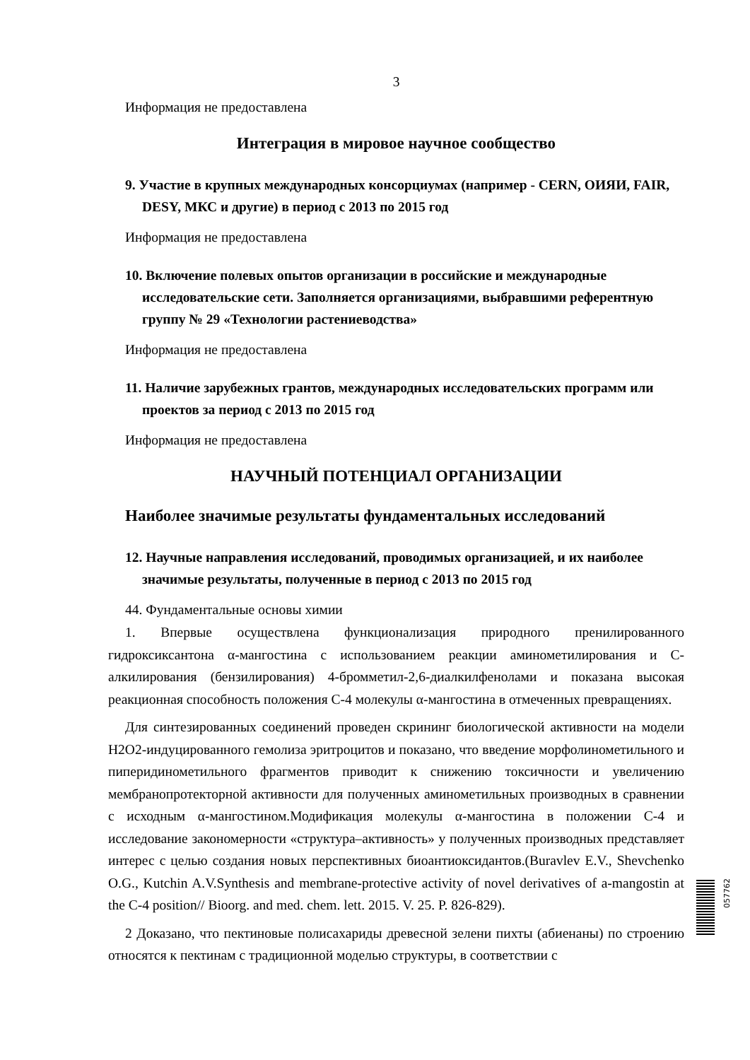3
Информация не предоставлена
Интеграция в мировое научное сообщество
9. Участие в крупных международных консорциумах (например - CERN, ОИЯИ, FAIR, DESY, МКС и другие) в период с 2013 по 2015 год
Информация не предоставлена
10. Включение полевых опытов организации в российские и международные исследовательские сети. Заполняется организациями, выбравшими референтную группу № 29 «Технологии растениеводства»
Информация не предоставлена
11. Наличие зарубежных грантов, международных исследовательских программ или проектов за период с 2013 по 2015 год
Информация не предоставлена
НАУЧНЫЙ ПОТЕНЦИАЛ ОРГАНИЗАЦИИ
Наиболее значимые результаты фундаментальных исследований
12. Научные направления исследований, проводимых организацией, и их наиболее значимые результаты, полученные в период с 2013 по 2015 год
44. Фундаментальные основы химии
1. Впервые осуществлена функционализация природного пренилированного гидроксиксантона α-мангостина с использованием реакции аминометилирования и C-алкилирования (бензилирования) 4-бромметил-2,6-диалкилфенолами и показана высокая реакционная способность положения C-4 молекулы α-мангостина в отмеченных превращениях.
Для синтезированных соединений проведен скрининг биологической активности на модели H2O2-индуцированного гемолиза эритроцитов и показано, что введение морфолинометильного и пиперидинометильного фрагментов приводит к снижению токсичности и увеличению мембранопротекторной активности для полученных аминометильных производных в сравнении с исходным α-мангостином.Модификация молекулы α-мангостина в положении C-4 и исследование закономерности «структура–активность» у полученных производных представляет интерес с целью создания новых перспективных биоантиоксидантов.(Buravlev E.V., Shevchenko O.G., Kutchin A.V.Synthesis and membrane-protective activity of novel derivatives of a-mangostin at the C-4 position// Bioorg. and med. chem. lett. 2015. V. 25. P. 826-829).
2 Доказано, что пектиновые полисахариды древесной зелени пихты (абиенаны) по строению относятся к пектинам с традиционной моделью структуры, в соответствии с
057762